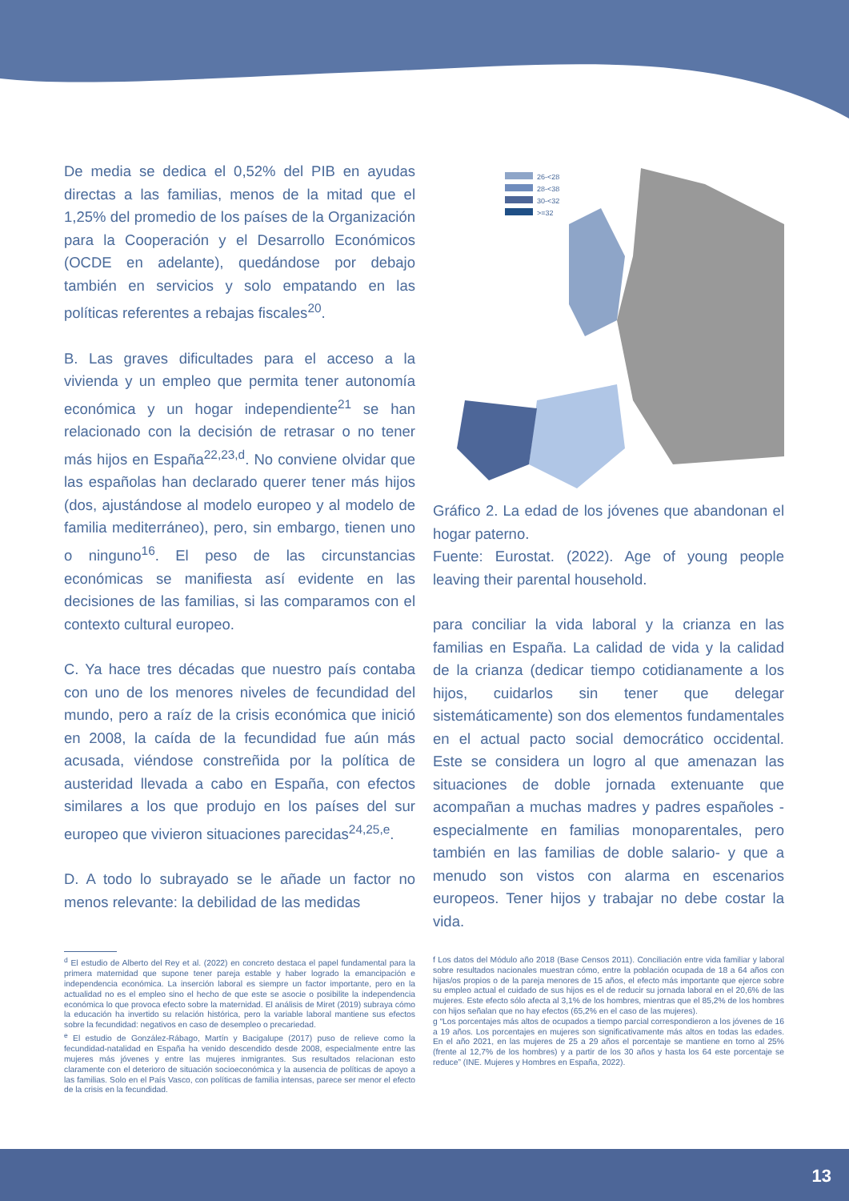De media se dedica el 0,52% del PIB en ayudas directas a las familias, menos de la mitad que el 1,25% del promedio de los países de la Organización para la Cooperación y el Desarrollo Económicos (OCDE en adelante), quedándose por debajo también en servicios y solo empatando en las políticas referentes a rebajas fiscales<sup>20</sup>.
B. Las graves dificultades para el acceso a la vivienda y un empleo que permita tener autonomía económica y un hogar independiente<sup>21</sup> se han relacionado con la decisión de retrasar o no tener más hijos en España<sup>22,23,d</sup>. No conviene olvidar que las españolas han declarado querer tener más hijos (dos, ajustándose al modelo europeo y al modelo de familia mediterráneo), pero, sin embargo, tienen uno o ninguno<sup>16</sup>. El peso de las circunstancias económicas se manifiesta así evidente en las decisiones de las familias, si las comparamos con el contexto cultural europeo.
C. Ya hace tres décadas que nuestro país contaba con uno de los menores niveles de fecundidad del mundo, pero a raíz de la crisis económica que inició en 2008, la caída de la fecundidad fue aún más acusada, viéndose constreñida por la política de austeridad llevada a cabo en España, con efectos similares a los que produjo en los países del sur europeo que vivieron situaciones parecidas<sup>24,25,e</sup>.
D. A todo lo subrayado se le añade un factor no menos relevante: la debilidad de las medidas
26-<28
28-<38
30-<32
>=32
Gráfico 2. La edad de los jóvenes que abandonan el hogar paterno.
Fuente: Eurostat. (2022). Age of young people leaving their parental household.
para conciliar la vida laboral y la crianza en las familias en España. La calidad de vida y la calidad de la crianza (dedicar tiempo cotidianamente a los hijos, cuidarlos sin tener que delegar sistemáticamente) son dos elementos fundamentales en el actual pacto social democrático occidental. Este se considera un logro al que amenazan las situaciones de doble jornada extenuante que acompañan a muchas madres y padres españoles -especialmente en familias monoparentales, pero también en las familias de doble salario- y que a menudo son vistos con alarma en escenarios europeos. Tener hijos y trabajar no debe costar la vida.
<sup>d</sup> El estudio de Alberto del Rey et al. (2022) en concreto destaca el papel fundamental para la primera maternidad que supone tener pareja estable y haber logrado la emancipación e independencia económica. La inserción laboral es siempre un factor importante, pero en la actualidad no es el empleo sino el hecho de que este se asocie o posibilite la independencia económica lo que provoca efecto sobre la maternidad. El análisis de Miret (2019) subraya cómo la educación ha invertido su relación histórica, pero la variable laboral mantiene sus efectos sobre la fecundidad: negativos en caso de desempleo o precariedad.
<sup>e</sup> El estudio de González-Rábago, Martín y Bacigalupe (2017) puso de relieve como la fecundidad-natalidad en España ha venido descendido desde 2008, especialmente entre las mujeres más jóvenes y entre las mujeres inmigrantes. Sus resultados relacionan esto claramente con el deterioro de situación socioeconómica y la ausencia de políticas de apoyo a las familias. Solo en el País Vasco, con políticas de familia intensas, parece ser menor el efecto de la crisis en la fecundidad.
f Los datos del Módulo año 2018 (Base Censos 2011). Conciliación entre vida familiar y laboral sobre resultados nacionales muestran cómo, entre la población ocupada de 18 a 64 años con hijas/os propios o de la pareja menores de 15 años, el efecto más importante que ejerce sobre su empleo actual el cuidado de sus hijos es el de reducir su jornada laboral en el 20,6% de las mujeres. Este efecto sólo afecta al 3,1% de los hombres, mientras que el 85,2% de los hombres con hijos señalan que no hay efectos (65,2% en el caso de las mujeres).
g “Los porcentajes más altos de ocupados a tiempo parcial correspondieron a los jóvenes de 16 a 19 años. Los porcentajes en mujeres son significativamente más altos en todas las edades. En el año 2021, en las mujeres de 25 a 29 años el porcentaje se mantiene en torno al 25% (frente al 12,7% de los hombres) y a partir de los 30 años y hasta los 64 este porcentaje se reduce” (INE. Mujeres y Hombres en España, 2022).
13